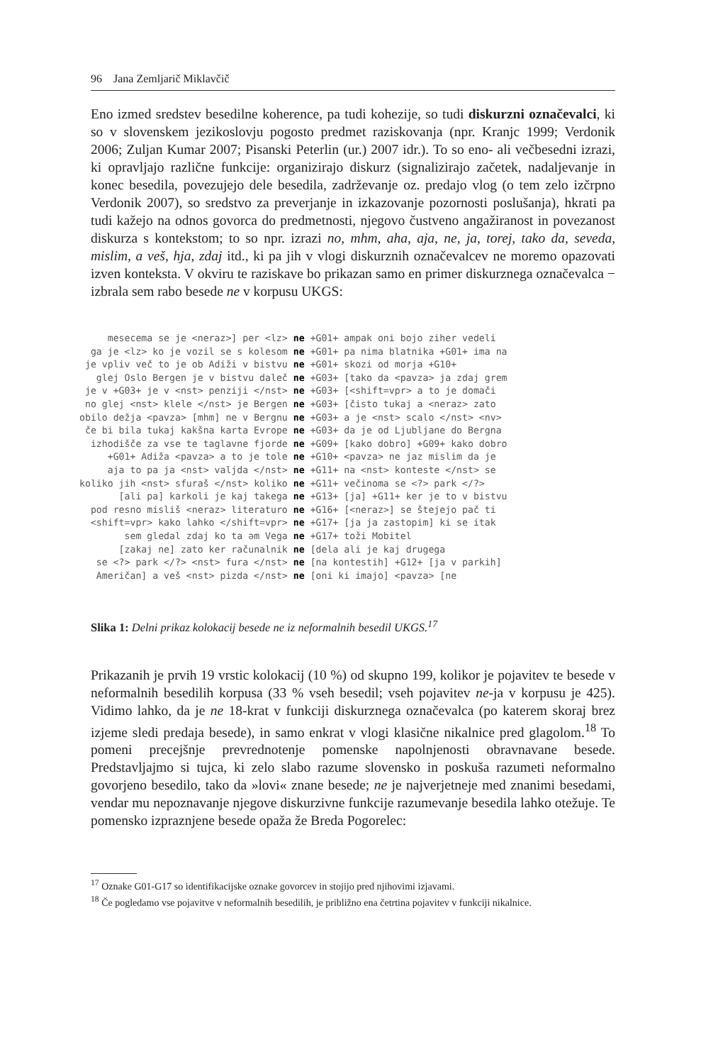96 Jana Zemljarič Miklavčič
Eno izmed sredstev besedilne koherence, pa tudi kohezije, so tudi diskurzni označevalci, ki so v slovenskem jezikoslovju pogosto predmet raziskovanja (npr. Kranjc 1999; Verdonik 2006; Zuljan Kumar 2007; Pisanski Peterlin (ur.) 2007 idr.). To so eno- ali večbesedni izrazi, ki opravljajo različne funkcije: organizirajo diskurz (signalizirajo začetek, nadaljevanje in konec besedila, povezujejo dele besedila, zadrževanje oz. predajo vlog (o tem zelo izčrpno Verdonik 2007), so sredstvo za preverjanje in izkazovanje pozornosti poslušanja), hkrati pa tudi kažejo na odnos govorca do predmetnosti, njegovo čustveno angažiranost in povezanost diskurza s kontekstom; to so npr. izrazi no, mhm, aha, aja, ne, ja, torej, tako da, seveda, mislim, a veš, hja, zdaj itd., ki pa jih v vlogi diskurznih označevalcev ne moremo opazovati izven konteksta. V okviru te raziskave bo prikazan samo en primer diskurznega označevalca − izbrala sem rabo besede ne v korpusu UKGS:
| mesecema se je <neraz>] per <lz> | ne | +G01+ ampak oni bojo ziher vedeli |
| ga je <lz> ko je vozil se s kolesom | ne | +G01+ pa nima blatnika +G01+ ima na |
| je vpliv več to je ob Adiži v bistvu | ne | +G01+ skozi od morja +G10+ |
| glej Oslo Bergen je v bistvu daleč | ne | +G03+ [tako da <pavza> ja zdaj grem |
| je v +G03+ je v <nst> penziji </nst> | ne | +G03+ [<shift=vpr> a to je domači |
| no glej <nst> klele </nst> je Bergen | ne | +G03+ [čisto tukaj a <neraz> zato |
| obilo dežja <pavza> [mhm] ne v Bergnu | ne | +G03+ a je <nst> scalo </nst> <nv> |
| če bi bila tukaj kakšna karta Evrope | ne | +G03+ da je od Ljubljane do Bergna |
| izhodišče za vse te taglavne fjorde | ne | +G09+ [kako dobro] +G09+ kako dobro |
| +G01+ Adiža <pavza> a to je tole | ne | +G10+ <pavza> ne jaz mislim da je |
| aja to pa ja <nst> valjda </nst> | ne | +G11+ na <nst> konteste </nst> se |
| koliko jih <nst> sfuraš </nst> koliko | ne | +G11+ večinoma se <?> park </?> |
| [ali pa] karkoli je kaj takega | ne | +G13+ [ja] +G11+ ker je to v bistvu |
| pod resno misliš <neraz> literaturo | ne | +G16+ [<neraz>] se štejejo pač ti |
| <shift=vpr> kako lahko </shift=vpr> | ne | +G17+ [ja ja zastopim] ki se itak |
| sem gledal zdaj ko ta əm Vega | ne | +G17+ toži Mobitel |
| [zakaj ne] zato ker računalnik | ne | [dela ali je kaj drugega |
| se <?> park </?> <nst> fura </nst> | ne | [na kontestih] +G12+ [ja v parkih] |
| Američan] a veš <nst> pizda </nst> | ne | [oni ki imajo] <pavza> [ne |
Slika 1: Delni prikaz kolokacij besede ne iz neformalnih besedil UKGS.<sup>17</sup>
Prikazanih je prvih 19 vrstic kolokacij (10 %) od skupno 199, kolikor je pojavitev te besede v neformalnih besedilih korpusa (33 % vseh besedil; vseh pojavitev ne-ja v korpusu je 425). Vidimo lahko, da je ne 18-krat v funkciji diskurznega označevalca (po katerem skoraj brez izjeme sledi predaja besede), in samo enkrat v vlogi klasične nikalnice pred glagolom.<sup>18</sup> To pomeni precejšnje prevrednotenje pomenske napolnjenosti obravnavane besede. Predstavljajmo si tujca, ki zelo slabo razume slovensko in poskuša razumeti neformalno govorjeno besedilo, tako da »lovi« znane besede; ne je najverjetneje med znanimi besedami, vendar mu nepoznavanje njegove diskurzivne funkcije razumevanje besedila lahko otežuje. Te pomensko izpraznjene besede opaža že Breda Pogorelec:
<sup>17</sup> Oznake G01-G17 so identifikacijske oznake govorcev in stojijo pred njihovimi izjavami.
<sup>18</sup> Če pogledamo vse pojavitve v neformalnih besedilih, je približno ena četrtina pojavitev v funkciji nikalnice.